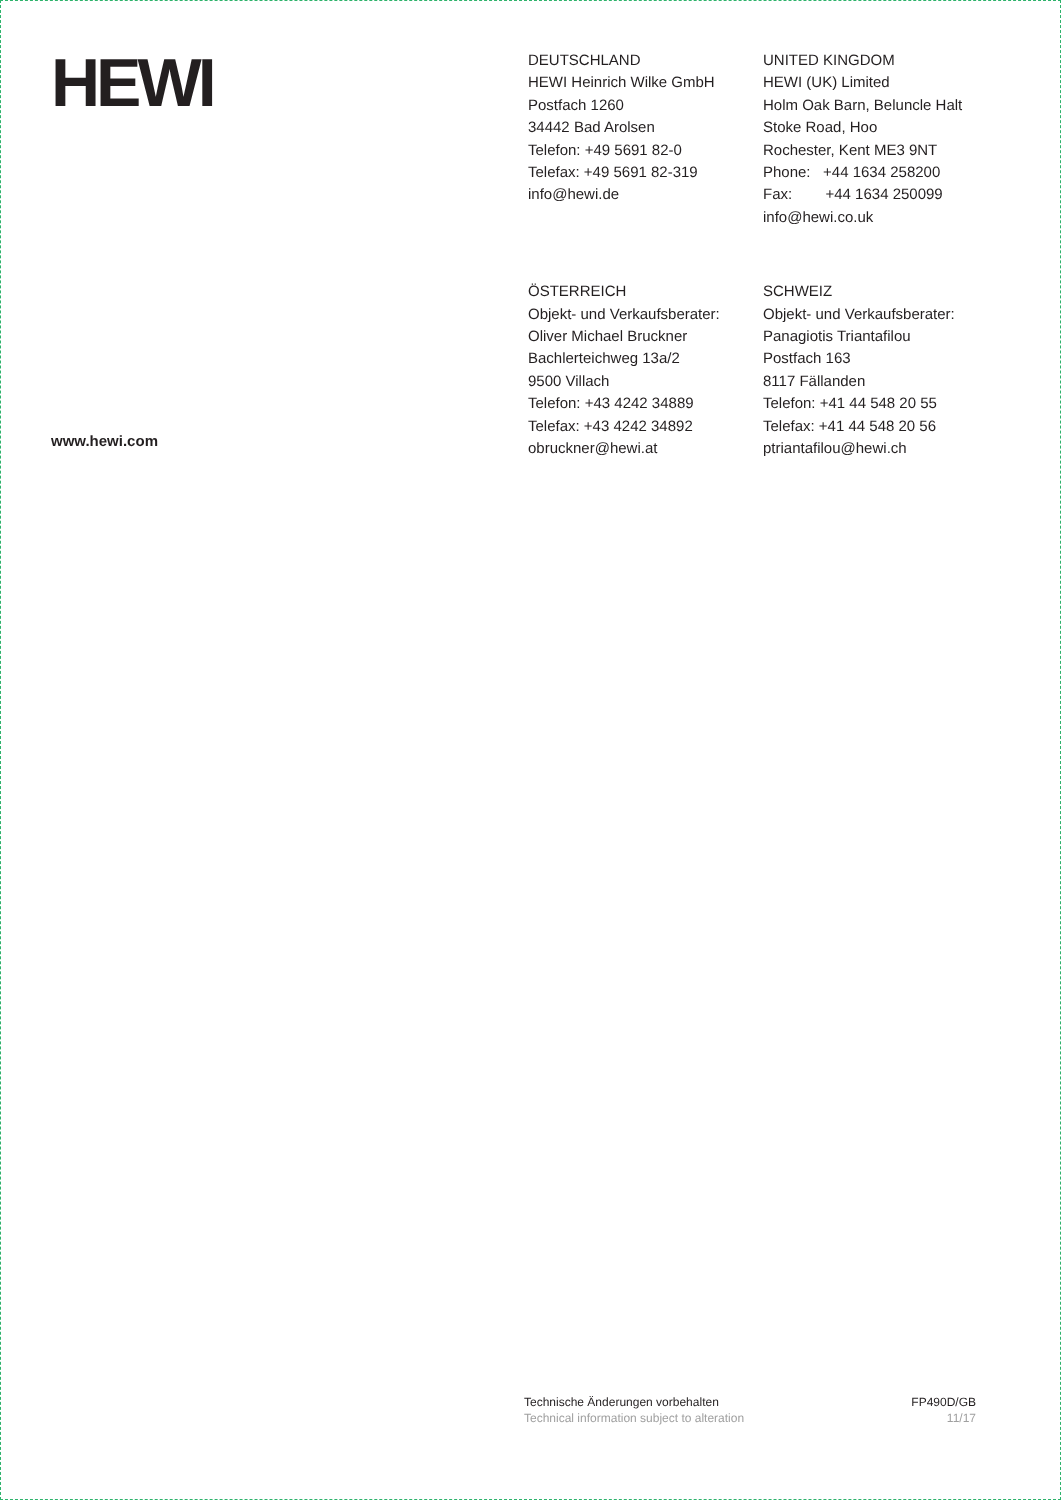HEWI
DEUTSCHLAND
HEWI Heinrich Wilke GmbH
Postfach 1260
34442 Bad Arolsen
Telefon: +49 5691 82-0
Telefax: +49 5691 82-319
info@hewi.de
UNITED KINGDOM
HEWI (UK) Limited
Holm Oak Barn, Beluncle Halt
Stoke Road, Hoo
Rochester, Kent ME3 9NT
Phone: +44 1634 258200
Fax: +44 1634 250099
info@hewi.co.uk
ÖSTERREICH
Objekt- und Verkaufsberater:
Oliver Michael Bruckner
Bachlerteichweg 13a/2
9500 Villach
Telefon: +43 4242 34889
Telefax: +43 4242 34892
obruckner@hewi.at
SCHWEIZ
Objekt- und Verkaufsberater:
Panagiotis Triantafilou
Postfach 163
8117 Fällanden
Telefon: +41 44 548 20 55
Telefax: +41 44 548 20 56
ptriantafilou@hewi.ch
www.hewi.com
Technische Änderungen vorbehalten
Technical information subject to alteration
FP490D/GB
11/17